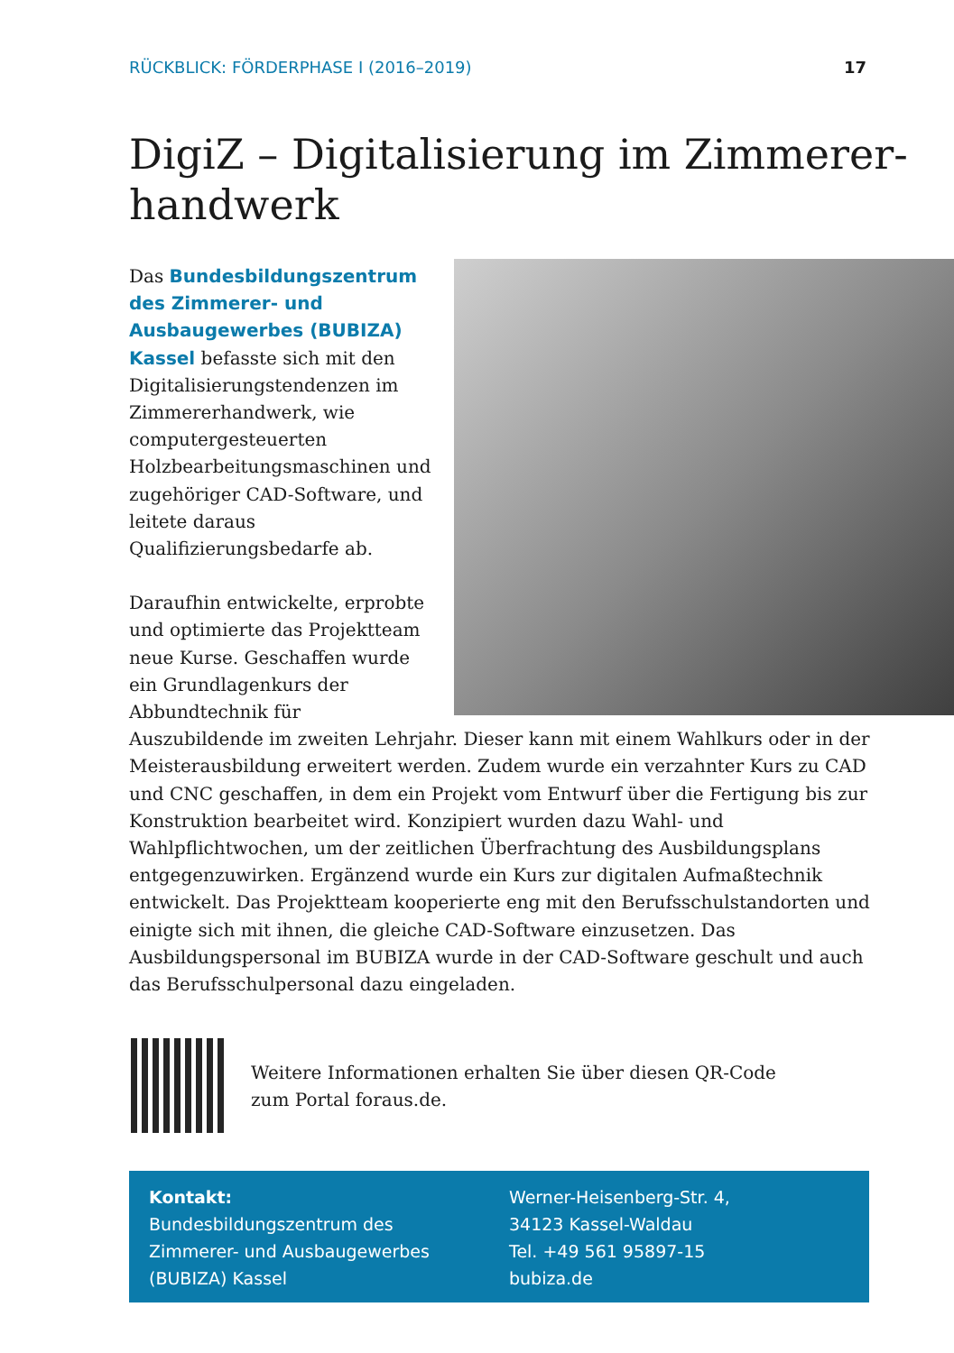RÜCKBLICK: FÖRDERPHASE I (2016–2019) 17
DigiZ – Digitalisierung im Zimmerer-
handwerk
Das Bundesbildungszentrum des Zimmerer- und Ausbaugewerbes (BUBIZA) Kassel befasste sich mit den Digitalisierungstendenzen im Zimmererhandwerk, wie computergesteuerten Holzbearbeitungsmaschinen und zugehöriger CAD-Software, und leitete daraus Qualifizierungsbedarfe ab.
Daraufhin entwickelte, erprobte und optimierte das Projektteam neue Kurse. Geschaffen wurde ein Grundlagenkurs der Abbundtechnik für Auszubildende im zweiten Lehrjahr. Dieser kann mit einem Wahlkurs oder in der Meisterausbildung erweitert werden. Zudem wurde ein verzahnter Kurs zu CAD und CNC geschaffen, in dem ein Projekt vom Entwurf über die Fertigung bis zur Konstruktion bearbeitet wird. Konzipiert wurden dazu Wahl- und Wahlpflichtwochen, um der zeitlichen Überfrachtung des Ausbildungsplans entgegenzuwirken. Ergänzend wurde ein Kurs zur digitalen Aufmaßtechnik entwickelt. Das Projektteam kooperierte eng mit den Berufsschulstandorten und einigte sich mit ihnen, die gleiche CAD-Software einzusetzen. Das Ausbildungspersonal im BUBIZA wurde in der CAD-Software geschult und auch das Berufsschulpersonal dazu eingeladen.
Weitere Informationen erhalten Sie über diesen QR-Code
zum Portal foraus.de.
Kontakt:
Bundesbildungszentrum des
Zimmerer- und Ausbaugewerbes
(BUBIZA) Kassel
Werner-Heisenberg-Str. 4,
34123 Kassel-Waldau
Tel. +49 561 95897-15
bubiza.de